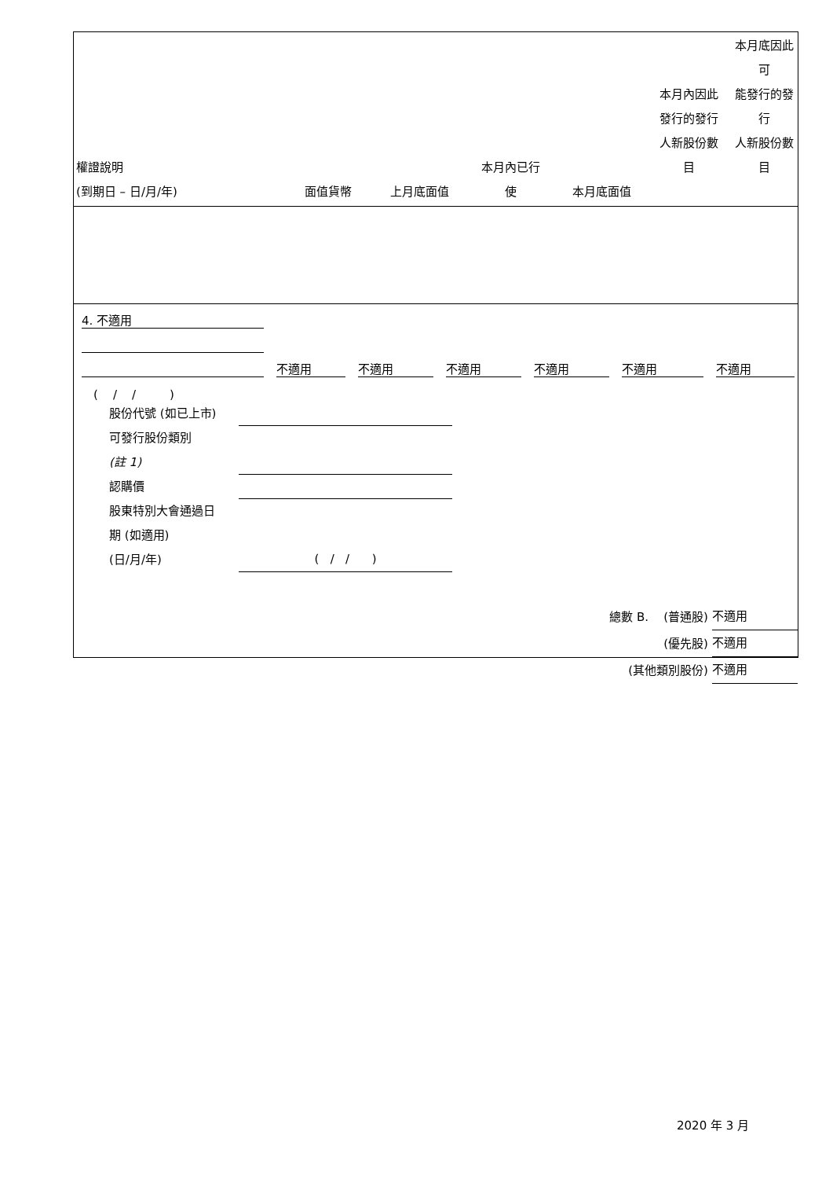| 權證說明 (到期日 – 日/月/年) | 面值貨幣 | 上月底面值 | 本月內已行 使 | 本月底面值 | 本月內因此 發行的發行 人新股份數 目 | 本月底因此可 能發行的發行 人新股份數目 |
| --- | --- | --- | --- | --- | --- | --- |
4. 不適用
不適用 不適用 不適用 不適用 不適用 不適用
( / / )
股份代號 (如已上市)
可發行股份類別
(註 1)
認購價
股東特別大會通過日
期 (如適用)
(日/月/年) ( / / )
總數 B. (普通股) 不適用
(優先股) 不適用
(其他類別股份) 不適用
2020 年 3 月